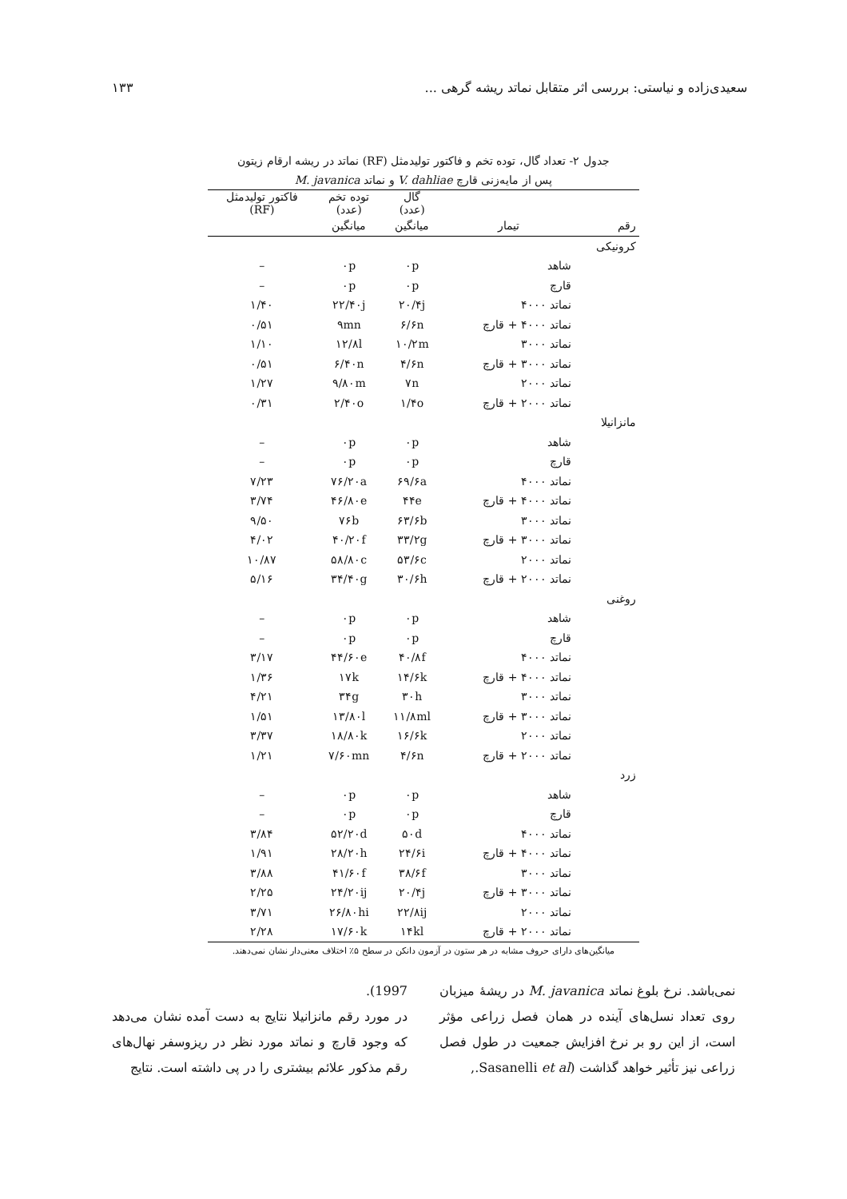سعیدی‌زاده و نیاستی: بررسی اثر متقابل نماتد ریشه گرهی ... ۱۳۳
جدول ۲- تعداد گال، توده تخم و فاکتور تولیدمثل (RF) نماتد در ریشه ارقام زیتون
پس از مایه‌زنی قارچ V. dahliae و نماتد M. javanica
| | | گال (عدد) | توده تخم (عدد) | فاکتور تولیدمثل (RF) |
| --- | --- | --- | --- | --- |
| رقم | تیمار | میانگین | میانگین | |
| کرونیکی | | | | |
| | شاهد | ۰p | ۰p | – |
| | قارچ | ۰p | ۰p | – |
| | نماتد ۴۰۰۰ | ۲۰/۴j | ۲۲/۴۰j | ۱/۴۰ |
| | نماتد ۴۰۰۰ + قارچ | ۶/۶n | ۹mn | ۰/۵۱ |
| | نماتد ۳۰۰۰ | ۱۰/۲m | ۱۲/۸l | ۱/۱۰ |
| | نماتد ۳۰۰۰ + قارچ | ۴/۶n | ۶/۴۰n | ۰/۵۱ |
| | نماتد ۲۰۰۰ | ۷n | ۹/۸۰m | ۱/۲۷ |
| | نماتد ۲۰۰۰ + قارچ | ۱/۴o | ۲/۴۰o | ۰/۳۱ |
| مانزانیلا | | | | |
| | شاهد | ۰p | ۰p | – |
| | قارچ | ۰p | ۰p | – |
| | نماتد ۴۰۰۰ | ۶۹/۶a | ۷۶/۲۰a | ۷/۲۳ |
| | نماتد ۴۰۰۰ + قارچ | ۴۴e | ۴۶/۸۰e | ۳/۷۴ |
| | نماتد ۳۰۰۰ | ۶۳/۶b | ۷۶b | ۹/۵۰ |
| | نماتد ۳۰۰۰ + قارچ | ۳۳/۲g | ۴۰/۲۰f | ۴/۰۲ |
| | نماتد ۲۰۰۰ | ۵۳/۶c | ۵۸/۸۰c | ۱۰/۸۷ |
| | نماتد ۲۰۰۰ + قارچ | ۳۰/۶h | ۳۴/۴۰g | ۵/۱۶ |
| روغنی | | | | |
| | شاهد | ۰p | ۰p | – |
| | قارچ | ۰p | ۰p | – |
| | نماتد ۴۰۰۰ | ۴۰/۸f | ۴۴/۶۰e | ۳/۱۷ |
| | نماتد ۴۰۰۰ + قارچ | ۱۴/۶k | ۱۷k | ۱/۳۶ |
| | نماتد ۳۰۰۰ | ۳۰h | ۳۴g | ۴/۲۱ |
| | نماتد ۳۰۰۰ + قارچ | ۱۱/۸ml | ۱۳/۸۰l | ۱/۵۱ |
| | نماتد ۲۰۰۰ | ۱۶/۶k | ۱۸/۸۰k | ۳/۳۷ |
| | نماتد ۲۰۰۰ + قارچ | ۴/۶n | ۷/۶۰mn | ۱/۲۱ |
| زرد | | | | |
| | شاهد | ۰p | ۰p | – |
| | قارچ | ۰p | ۰p | – |
| | نماتد ۴۰۰۰ | ۵۰d | ۵۲/۲۰d | ۳/۸۴ |
| | نماتد ۴۰۰۰ + قارچ | ۲۴/۶i | ۲۸/۲۰h | ۱/۹۱ |
| | نماتد ۳۰۰۰ | ۳۸/۶f | ۴۱/۶۰f | ۳/۸۸ |
| | نماتد ۳۰۰۰ + قارچ | ۲۰/۴j | ۲۴/۲۰ij | ۲/۲۵ |
| | نماتد ۲۰۰۰ | ۲۲/۸ij | ۲۶/۸۰hi | ۳/۷۱ |
| | نماتد ۲۰۰۰ + قارچ | ۱۴kl | ۱۷/۶۰k | ۲/۲۸ |
میانگین‌های دارای حروف مشابه در هر ستون در آزمون دانکن در سطح ۵٪ اختلاف معنی‌دار نشان نمی‌دهند.
نمی‌باشد. نرخ بلوغ نماتد M. javanica در ریشهٔ میزبان روی تعداد نسل‌های آینده در همان فصل زراعی مؤثر است، از این رو بر نرخ افزایش جمعیت در طول فصل زراعی نیز تأثیر خواهد گذاشت (Sasanelli et al.,
1997).
در مورد رقم مانزانیلا نتایج به دست آمده نشان می‌دهد که وجود قارچ و نماتد مورد نظر در ریزوسفر نهال‌های رقم مذکور علائم بیشتری را در پی داشته است. نتایج